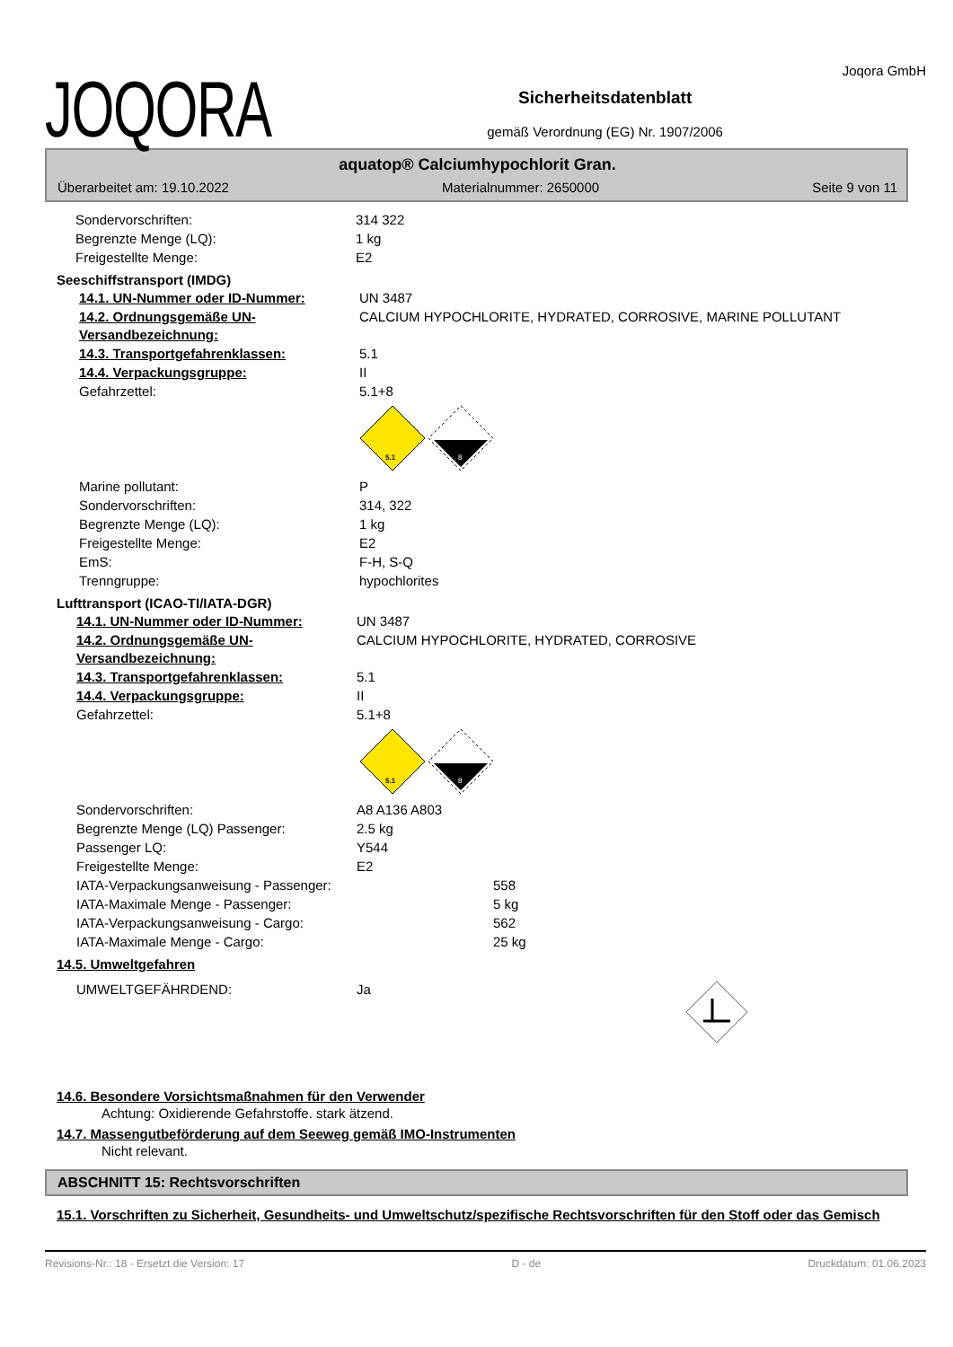JOQORA
Sicherheitsdatenblatt
gemäß Verordnung (EG) Nr. 1907/2006
Joqora GmbH
aquatop® Calciumhypochlorit Gran.
Überarbeitet am: 19.10.2022 Materialnummer: 2650000 Seite 9 von 11
Sondervorschriften: 314 322
Begrenzte Menge (LQ): 1 kg
Freigestellte Menge: E2
Seeschiffstransport (IMDG)
14.1. UN-Nummer oder ID-Nummer: UN 3487
14.2. Ordnungsgemäße UN-Versandbezeichnung:
CALCIUM HYPOCHLORITE, HYDRATED, CORROSIVE, MARINE POLLUTANT
14.3. Transportgefahrenklassen: 5.1
14.4. Verpackungsgruppe: II
Gefahrzettel: 5.1+8
5.1
8
Marine pollutant: P
Sondervorschriften: 314, 322
Begrenzte Menge (LQ): 1 kg
Freigestellte Menge: E2
EmS: F-H, S-Q
Trenngruppe: hypochlorites
Lufttransport (ICAO-TI/IATA-DGR)
14.1. UN-Nummer oder ID-Nummer: UN 3487
14.2. Ordnungsgemäße UN-Versandbezeichnung:
CALCIUM HYPOCHLORITE, HYDRATED, CORROSIVE
14.3. Transportgefahrenklassen: 5.1
14.4. Verpackungsgruppe: II
Gefahrzettel: 5.1+8
5.1
8
Sondervorschriften: A8 A136 A803
Begrenzte Menge (LQ) Passenger: 2.5 kg
Passenger LQ: Y544
Freigestellte Menge: E2
IATA-Verpackungsanweisung - Passenger: 558
IATA-Maximale Menge - Passenger: 5 kg
IATA-Verpackungsanweisung - Cargo: 562
IATA-Maximale Menge - Cargo: 25 kg
14.5. Umweltgefahren
UMWELTGEFÄHRDEND: Ja
14.6. Besondere Vorsichtsmaßnahmen für den Verwender
Achtung: Oxidierende Gefahrstoffe. stark ätzend.
14.7. Massengutbeförderung auf dem Seeweg gemäß IMO-Instrumenten
Nicht relevant.
ABSCHNITT 15: Rechtsvorschriften
15.1. Vorschriften zu Sicherheit, Gesundheits- und Umweltschutz/spezifische Rechtsvorschriften für den Stoff oder das Gemisch
Revisions-Nr.: 18 - Ersetzt die Version: 17 D - de Druckdatum: 01.06.2023